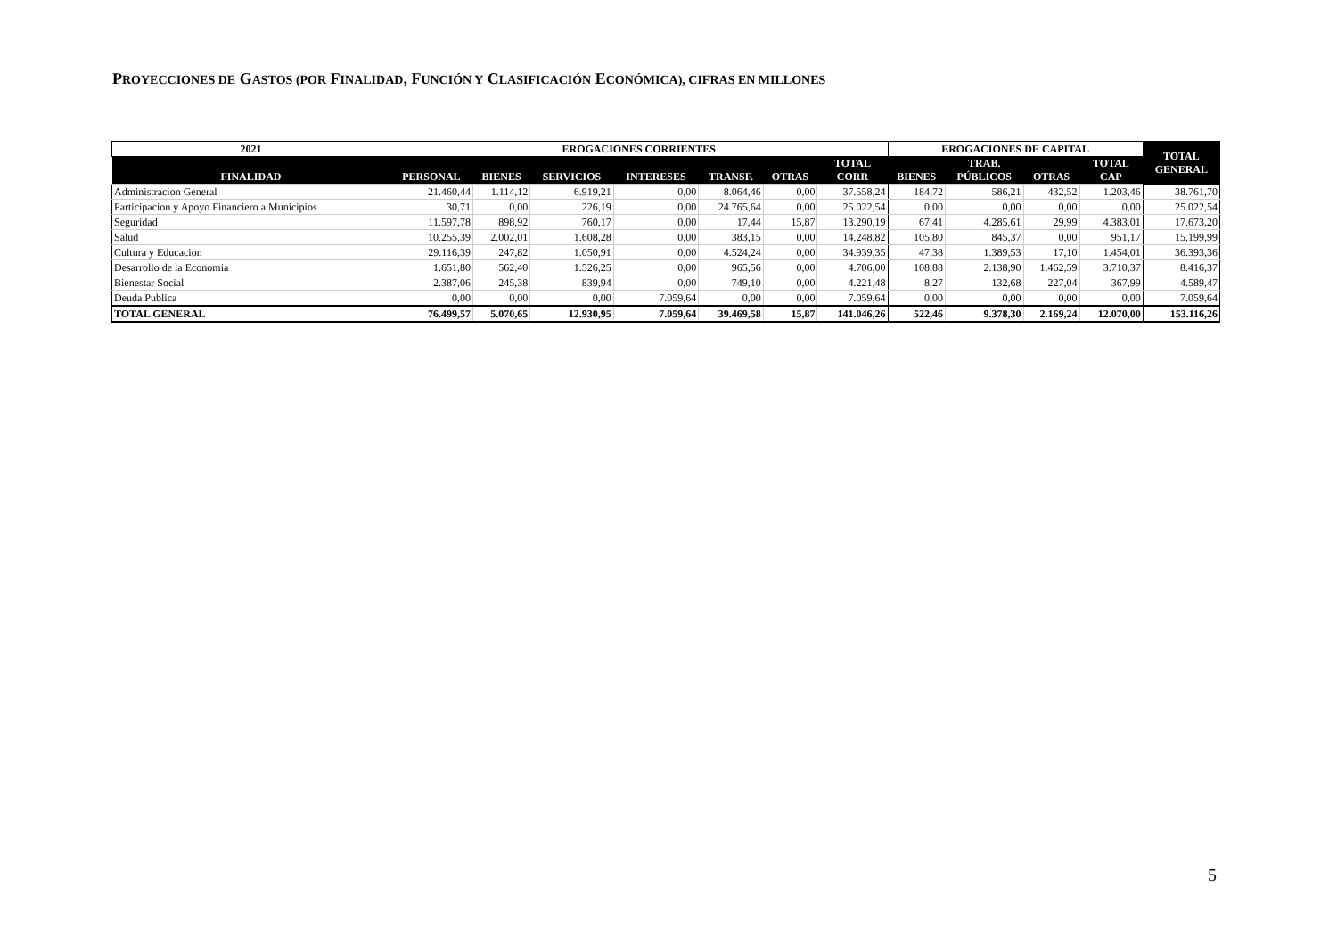PROYECCIONES DE GASTOS (POR FINALIDAD, FUNCIÓN Y CLASIFICACIÓN ECONÓMICA), CIFRAS EN MILLONES
| 2021 | EROGACIONES CORRIENTES | | | | | | | EROGACIONES DE CAPITAL | | | | TOTAL GENERAL |
| --- | --- | --- | --- | --- | --- | --- | --- | --- | --- | --- | --- | --- |
| FINALIDAD | PERSONAL | BIENES | SERVICIOS | INTERESES | TRANSF. | OTRAS | TOTAL CORR | BIENES | TRAB. PÚBLICOS | OTRAS | TOTAL CAP | |
| Administracion General | 21.460,44 | 1.114,12 | 6.919,21 | 0,00 | 8.064,46 | 0,00 | 37.558,24 | 184,72 | 586,21 | 432,52 | 1.203,46 | 38.761,70 |
| Participacion y Apoyo Financiero a Municipios | 30,71 | 0,00 | 226,19 | 0,00 | 24.765,64 | 0,00 | 25.022,54 | 0,00 | 0,00 | 0,00 | 0,00 | 25.022,54 |
| Seguridad | 11.597,78 | 898,92 | 760,17 | 0,00 | 17,44 | 15,87 | 13.290,19 | 67,41 | 4.285,61 | 29,99 | 4.383,01 | 17.673,20 |
| Salud | 10.255,39 | 2.002,01 | 1.608,28 | 0,00 | 383,15 | 0,00 | 14.248,82 | 105,80 | 845,37 | 0,00 | 951,17 | 15.199,99 |
| Cultura y Educacion | 29.116,39 | 247,82 | 1.050,91 | 0,00 | 4.524,24 | 0,00 | 34.939,35 | 47,38 | 1.389,53 | 17,10 | 1.454,01 | 36.393,36 |
| Desarrollo de la Economia | 1.651,80 | 562,40 | 1.526,25 | 0,00 | 965,56 | 0,00 | 4.706,00 | 108,88 | 2.138,90 | 1.462,59 | 3.710,37 | 8.416,37 |
| Bienestar Social | 2.387,06 | 245,38 | 839,94 | 0,00 | 749,10 | 0,00 | 4.221,48 | 8,27 | 132,68 | 227,04 | 367,99 | 4.589,47 |
| Deuda Publica | 0,00 | 0,00 | 0,00 | 7.059,64 | 0,00 | 0,00 | 7.059,64 | 0,00 | 0,00 | 0,00 | 0,00 | 7.059,64 |
| TOTAL GENERAL | 76.499,57 | 5.070,65 | 12.930,95 | 7.059,64 | 39.469,58 | 15,87 | 141.046,26 | 522,46 | 9.378,30 | 2.169,24 | 12.070,00 | 153.116,26 |
5